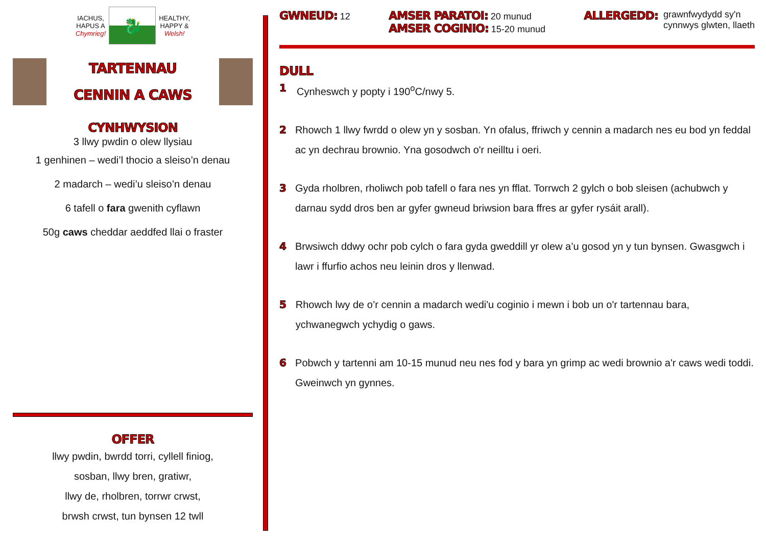IACHUS,
HAPUS A
Chymrieg!
🐉
HEALTHY,
HAPPY &
Welsh!
TARTENNAU
CENNIN A CAWS
CYNHWYSION
3 llwy pwdin o olew llysiau
1 genhinen – wedi’l thocio a sleiso’n denau
2 madarch – wedi’u sleiso’n denau
6 tafell o fara gwenith cyflawn
50g caws cheddar aeddfed llai o fraster
OFFER
llwy pwdin, bwrdd torri, cyllell finiog,
sosban, llwy bren, gratiwr,
llwy de, rholbren, torrwr crwst,
brwsh crwst, tun bynsen 12 twll
GWNEUD: 12
AMSER PARATOI: 20 munud
AMSER COGINIO: 15-20 munud
ALLERGEDD: grawnfwydydd sy'n
cynnwys glwten, llaeth
DULL
1 Cynheswch y popty i 190<sup>o</sup>C/nwy 5.
2 Rhowch 1 llwy fwrdd o olew yn y sosban. Yn ofalus, ffriwch y cennin a madarch nes eu bod yn feddal ac yn dechrau brownio. Yna gosodwch o'r neilltu i oeri.
3 Gyda rholbren, rholiwch pob tafell o fara nes yn fflat. Torrwch 2 gylch o bob sleisen (achubwch y darnau sydd dros ben ar gyfer gwneud briwsion bara ffres ar gyfer rysáit arall).
4 Brwsiwch ddwy ochr pob cylch o fara gyda gweddill yr olew a’u gosod yn y tun bynsen. Gwasgwch i lawr i ffurfio achos neu leinin dros y llenwad.
5 Rhowch lwy de o’r cennin a madarch wedi'u coginio i mewn i bob un o'r tartennau bara, ychwanegwch ychydig o gaws.
6 Pobwch y tartenni am 10-15 munud neu nes fod y bara yn grimp ac wedi brownio a'r caws wedi toddi. Gweinwch yn gynnes.